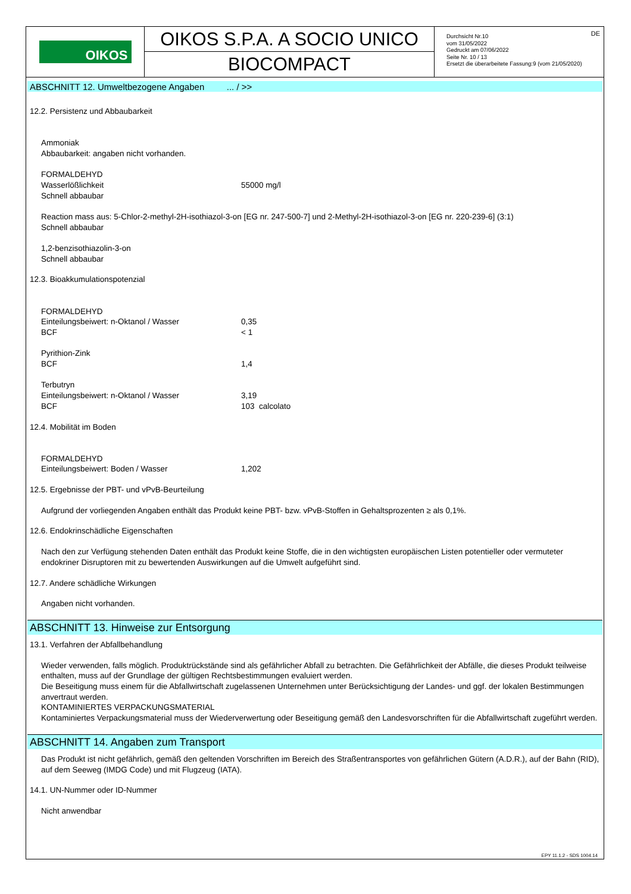OIKOS
OIKOS S.P.A. A SOCIO UNICO
BIOCOMPACT
Durchsicht Nr.10
vom 31/05/2022
Gedruckt am 07/06/2022
Seite Nr. 10 / 13
Ersetzt die überarbeitete Fassung:9 (vom 21/05/2020)
DE
ABSCHNITT 12. Umweltbezogene Angaben ... / >>
12.2. Persistenz und Abbaubarkeit
Ammoniak
Abbaubarkeit: angaben nicht vorhanden.
FORMALDEHYD
Wasserlößlichkeit 55000 mg/l
Schnell abbaubar
Reaction mass aus: 5-Chlor-2-methyl-2H-isothiazol-3-on [EG nr. 247-500-7] und 2-Methyl-2H-isothiazol-3-on [EG nr. 220-239-6] (3:1)
Schnell abbaubar
1,2-benzisothiazolin-3-on
Schnell abbaubar
12.3. Bioakkumulationspotenzial
FORMALDEHYD
Einteilungsbeiwert: n-Oktanol / Wasser 0,35
BCF < 1
Pyrithion-Zink
BCF 1,4
Terbutryn
Einteilungsbeiwert: n-Oktanol / Wasser 3,19
BCF 103 calcolato
12.4. Mobilität im Boden
FORMALDEHYD
Einteilungsbeiwert: Boden / Wasser 1,202
12.5. Ergebnisse der PBT- und vPvB-Beurteilung
Aufgrund der vorliegenden Angaben enthält das Produkt keine PBT- bzw. vPvB-Stoffen in Gehaltsprozenten ≥ als 0,1%.
12.6. Endokrinschädliche Eigenschaften
Nach den zur Verfügung stehenden Daten enthält das Produkt keine Stoffe, die in den wichtigsten europäischen Listen potentieller oder vermuteter endokriner Disruptoren mit zu bewertenden Auswirkungen auf die Umwelt aufgeführt sind.
12.7. Andere schädliche Wirkungen
Angaben nicht vorhanden.
ABSCHNITT 13. Hinweise zur Entsorgung
13.1. Verfahren der Abfallbehandlung
Wieder verwenden, falls möglich. Produktrückstände sind als gefährlicher Abfall zu betrachten. Die Gefährlichkeit der Abfälle, die dieses Produkt teilweise enthalten, muss auf der Grundlage der gültigen Rechtsbestimmungen evaluiert werden.
Die Beseitigung muss einem für die Abfallwirtschaft zugelassenen Unternehmen unter Berücksichtigung der Landes- und ggf. der lokalen Bestimmungen anvertraut werden.
KONTAMINIERTES VERPACKUNGSMATERIAL
Kontaminiertes Verpackungsmaterial muss der Wiederverwertung oder Beseitigung gemäß den Landesvorschriften für die Abfallwirtschaft zugeführt werden.
ABSCHNITT 14. Angaben zum Transport
Das Produkt ist nicht gefährlich, gemäß den geltenden Vorschriften im Bereich des Straßentransportes von gefährlichen Gütern (A.D.R.), auf der Bahn (RID), auf dem Seeweg (IMDG Code) und mit Flugzeug (IATA).
14.1. UN-Nummer oder ID-Nummer
Nicht anwendbar
EPY 11.1.2 - SDS 1004.14